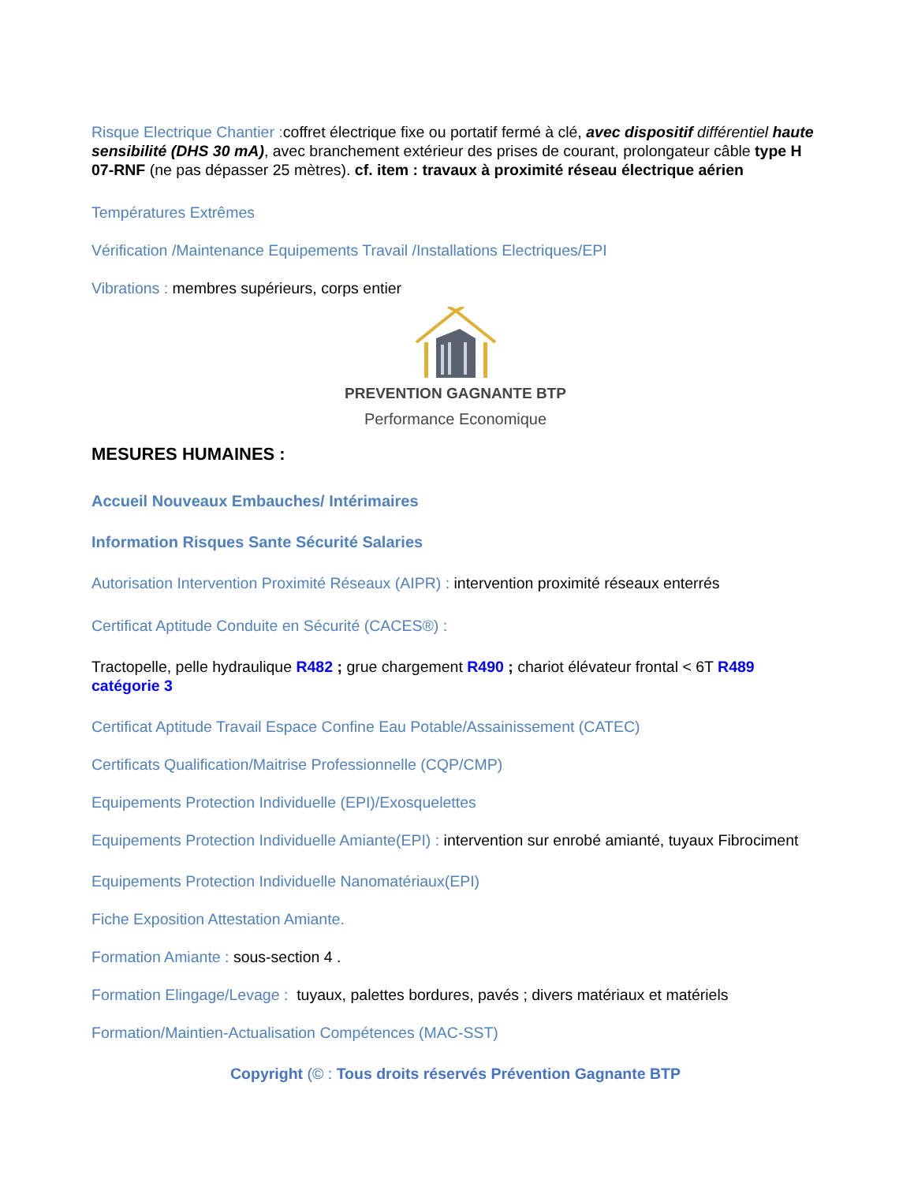Risque Electrique Chantier : coffret électrique fixe ou portatif fermé à clé, avec dispositif différentiel haute sensibilité (DHS 30 mA), avec branchement extérieur des prises de courant, prolongateur câble type H 07-RNF (ne pas dépasser 25 mètres). cf. item : travaux à proximité réseau électrique aérien
Températures Extrêmes
Vérification /Maintenance Equipements Travail /Installations Electriques/EPI
Vibrations : membres supérieurs, corps entier
PREVENTION GAGNANTE BTP
Performance Economique
MESURES HUMAINES :
Accueil Nouveaux Embauches/ Intérimaires
Information Risques Sante Sécurité Salaries
Autorisation Intervention Proximité Réseaux (AIPR) : intervention proximité réseaux enterrés
Certificat Aptitude Conduite en Sécurité (CACES®) :
Tractopelle, pelle hydraulique R482 ; grue chargement R490 ; chariot élévateur frontal < 6T R489 catégorie 3
Certificat Aptitude Travail Espace Confine Eau Potable/Assainissement (CATEC)
Certificats Qualification/Maitrise Professionnelle (CQP/CMP)
Equipements Protection Individuelle (EPI)/Exosquelettes
Equipements Protection Individuelle Amiante(EPI) : intervention sur enrobé amianté, tuyaux Fibrociment
Equipements Protection Individuelle Nanomatériaux(EPI)
Fiche Exposition Attestation Amiante.
Formation Amiante : sous-section 4 .
Formation Elingage/Levage : tuyaux, palettes bordures, pavés ; divers matériaux et matériels
Formation/Maintien-Actualisation Compétences (MAC-SST)
Copyright (© : Tous droits réservés Prévention Gagnante BTP